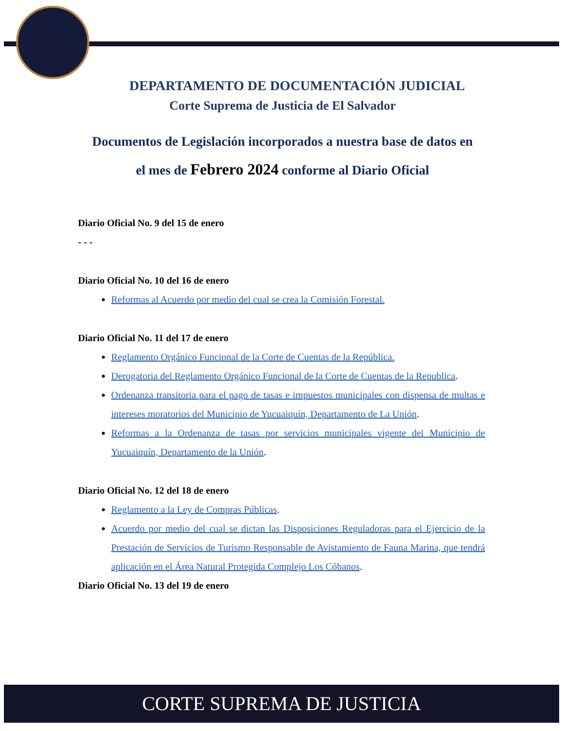DEPARTAMENTO DE DOCUMENTACIÓN JUDICIAL
Corte Suprema de Justicia de El Salvador
Documentos de Legislación incorporados a nuestra base de datos en el mes de Febrero 2024 conforme al Diario Oficial
Diario Oficial No. 9 del 15 de enero
- - -
Diario Oficial No. 10 del 16 de enero
Reformas al Acuerdo por medio del cual se crea la Comisión Forestal.
Diario Oficial No. 11 del 17 de enero
Reglamento Orgánico Funcional de la Corte de Cuentas de la República.
Derogatoria del Reglamento Orgánico Funcional de la Corte de Cuentas de la Republica.
Ordenanza transitoria para el pago de tasas e impuestos municipales con dispensa de multas e intereses moratorios del Municipio de Yucuaiquín, Departamento de La Unión.
Reformas a la Ordenanza de tasas por servicios municipales vigente del Municipio de Yucuaiquín, Departamento de la Unión.
Diario Oficial No. 12 del 18 de enero
Reglamento a la Ley de Compras Públicas.
Acuerdo por medio del cual se dictan las Disposiciones Reguladoras para el Ejercicio de la Prestación de Servicios de Turismo Responsable de Avistamiento de Fauna Marina, que tendrá aplicación en el Área Natural Protegida Complejo Los Cóbanos.
Diario Oficial No. 13 del 19 de enero
CORTE SUPREMA DE JUSTICIA